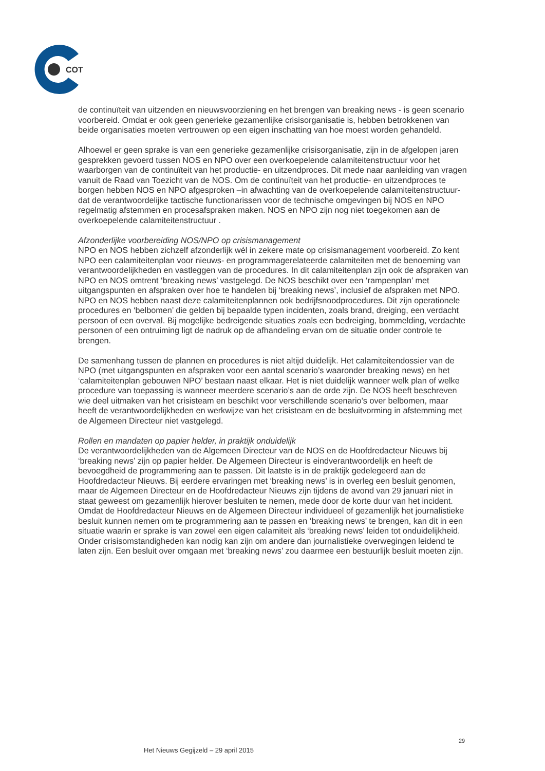COT
de continuïteit van uitzenden en nieuwsvoorziening en het brengen van breaking news - is geen scenario voorbereid. Omdat er ook geen generieke gezamenlijke crisisorganisatie is, hebben betrokkenen van beide organisaties moeten vertrouwen op een eigen inschatting van hoe moest worden gehandeld.
Alhoewel er geen sprake is van een generieke gezamenlijke crisisorganisatie, zijn in de afgelopen jaren gesprekken gevoerd tussen NOS en NPO over een overkoepelende calamiteitenstructuur voor het waarborgen van de continuïteit van het productie- en uitzendproces. Dit mede naar aanleiding van vragen vanuit de Raad van Toezicht van de NOS. Om de continuïteit van het productie- en uitzendproces te borgen hebben NOS en NPO afgesproken –in afwachting van de overkoepelende calamiteitenstructuur- dat de verantwoordelijke tactische functionarissen voor de technische omgevingen bij NOS en NPO regelmatig afstemmen en procesafspraken maken. NOS en NPO zijn nog niet toegekomen aan de overkoepelende calamiteitenstructuur .
Afzonderlijke voorbereiding NOS/NPO op crisismanagement
NPO en NOS hebben zichzelf afzonderlijk wél in zekere mate op crisismanagement voorbereid. Zo kent NPO een calamiteitenplan voor nieuws- en programmagerelateerde calamiteiten met de benoeming van verantwoordelijkheden en vastleggen van de procedures. In dit calamiteitenplan zijn ook de afspraken van NPO en NOS omtrent ‘breaking news’ vastgelegd. De NOS beschikt over een ‘rampenplan’ met uitgangspunten en afspraken over hoe te handelen bij ‘breaking news’, inclusief de afspraken met NPO. NPO en NOS hebben naast deze calamiteitenplannen ook bedrijfsnoodprocedures. Dit zijn operationele procedures en ‘belbomen’ die gelden bij bepaalde typen incidenten, zoals brand, dreiging, een verdacht persoon of een overval. Bij mogelijke bedreigende situaties zoals een bedreiging, bommelding, verdachte personen of een ontruiming ligt de nadruk op de afhandeling ervan om de situatie onder controle te brengen.
De samenhang tussen de plannen en procedures is niet altijd duidelijk. Het calamiteitendossier van de NPO (met uitgangspunten en afspraken voor een aantal scenario’s waaronder breaking news) en het ‘calamiteitenplan gebouwen NPO’ bestaan naast elkaar. Het is niet duidelijk wanneer welk plan of welke procedure van toepassing is wanneer meerdere scenario’s aan de orde zijn. De NOS heeft beschreven wie deel uitmaken van het crisisteam en beschikt voor verschillende scenario’s over belbomen, maar heeft de verantwoordelijkheden en werkwijze van het crisisteam en de besluitvorming in afstemming met de Algemeen Directeur niet vastgelegd.
Rollen en mandaten op papier helder, in praktijk onduidelijk
De verantwoordelijkheden van de Algemeen Directeur van de NOS en de Hoofdredacteur Nieuws bij ‘breaking news’ zijn op papier helder. De Algemeen Directeur is eindverantwoordelijk en heeft de bevoegdheid de programmering aan te passen. Dit laatste is in de praktijk gedelegeerd aan de Hoofdredacteur Nieuws. Bij eerdere ervaringen met ‘breaking news’ is in overleg een besluit genomen, maar de Algemeen Directeur en de Hoofdredacteur Nieuws zijn tijdens de avond van 29 januari niet in staat geweest om gezamenlijk hierover besluiten te nemen, mede door de korte duur van het incident. Omdat de Hoofdredacteur Nieuws en de Algemeen Directeur individueel of gezamenlijk het journalistieke besluit kunnen nemen om te programmering aan te passen en ‘breaking news’ te brengen, kan dit in een situatie waarin er sprake is van zowel een eigen calamiteit als ‘breaking news’ leiden tot onduidelijkheid. Onder crisisomstandigheden kan nodig kan zijn om andere dan journalistieke overwegingen leidend te laten zijn. Een besluit over omgaan met ‘breaking news’ zou daarmee een bestuurlijk besluit moeten zijn.
29
Het Nieuws Gegijzeld – 29 april 2015